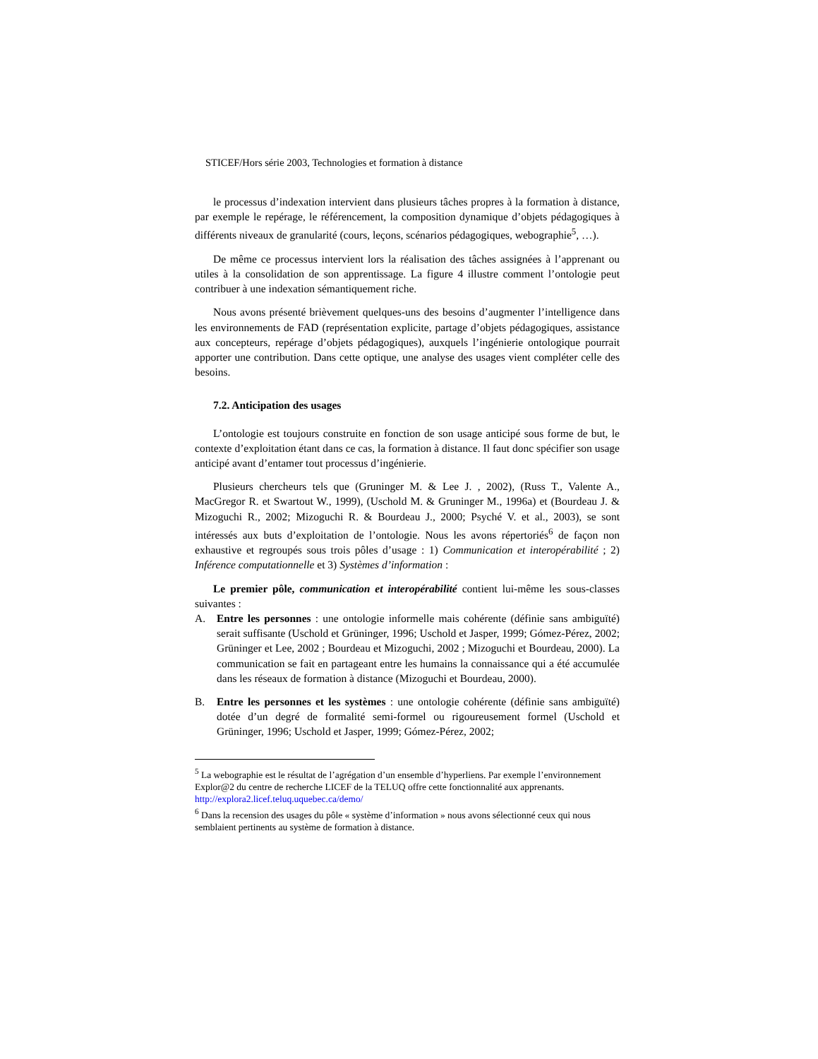STICEF/Hors série 2003, Technologies et formation à distance
le processus d’indexation intervient dans plusieurs tâches propres à la formation à distance, par exemple le repérage, le référencement, la composition dynamique d’objets pédagogiques à différents niveaux de granularité (cours, leçons, scénarios pédagogiques, webographie<sup>5</sup>, …).
De même ce processus intervient lors la réalisation des tâches assignées à l’apprenant ou utiles à la consolidation de son apprentissage. La figure 4 illustre comment l’ontologie peut contribuer à une indexation sémantiquement riche.
Nous avons présenté brièvement quelques-uns des besoins d’augmenter l’intelligence dans les environnements de FAD (représentation explicite, partage d’objets pédagogiques, assistance aux concepteurs, repérage d’objets pédagogiques), auxquels l’ingénierie ontologique pourrait apporter une contribution. Dans cette optique, une analyse des usages vient compléter celle des besoins.
7.2. Anticipation des usages
L’ontologie est toujours construite en fonction de son usage anticipé sous forme de but, le contexte d’exploitation étant dans ce cas, la formation à distance. Il faut donc spécifier son usage anticipé avant d’entamer tout processus d’ingénierie.
Plusieurs chercheurs tels que (Gruninger M. & Lee J. , 2002), (Russ T., Valente A., MacGregor R. et Swartout W., 1999), (Uschold M. & Gruninger M., 1996a) et (Bourdeau J. & Mizoguchi R., 2002; Mizoguchi R. & Bourdeau J., 2000; Psyché V. et al., 2003), se sont intéressés aux buts d’exploitation de l’ontologie. Nous les avons répertoriés<sup>6</sup> de façon non exhaustive et regroupés sous trois pôles d’usage : 1) Communication et interopérabilité ; 2) Inférence computationnelle et 3) Systèmes d’information :
Le premier pôle, communication et interopérabilité contient lui-même les sous-classes suivantes :
A. Entre les personnes : une ontologie informelle mais cohérente (définie sans ambiguïté) serait suffisante (Uschold et Grüninger, 1996; Uschold et Jasper, 1999; Gómez-Pérez, 2002; Grüninger et Lee, 2002 ; Bourdeau et Mizoguchi, 2002 ; Mizoguchi et Bourdeau, 2000). La communication se fait en partageant entre les humains la connaissance qui a été accumulée dans les réseaux de formation à distance (Mizoguchi et Bourdeau, 2000).
B. Entre les personnes et les systèmes : une ontologie cohérente (définie sans ambiguïté) dotée d’un degré de formalité semi-formel ou rigoureusement formel (Uschold et Grüninger, 1996; Uschold et Jasper, 1999; Gómez-Pérez, 2002;
<sup>5</sup> La webographie est le résultat de l’agrégation d’un ensemble d’hyperliens. Par exemple l’environnement Explor@2 du centre de recherche LICEF de la TELUQ offre cette fonctionnalité aux apprenants. http://explora2.licef.teluq.uquebec.ca/demo/
<sup>6</sup> Dans la recension des usages du pôle « système d’information » nous avons sélectionné ceux qui nous semblaient pertinents au système de formation à distance.